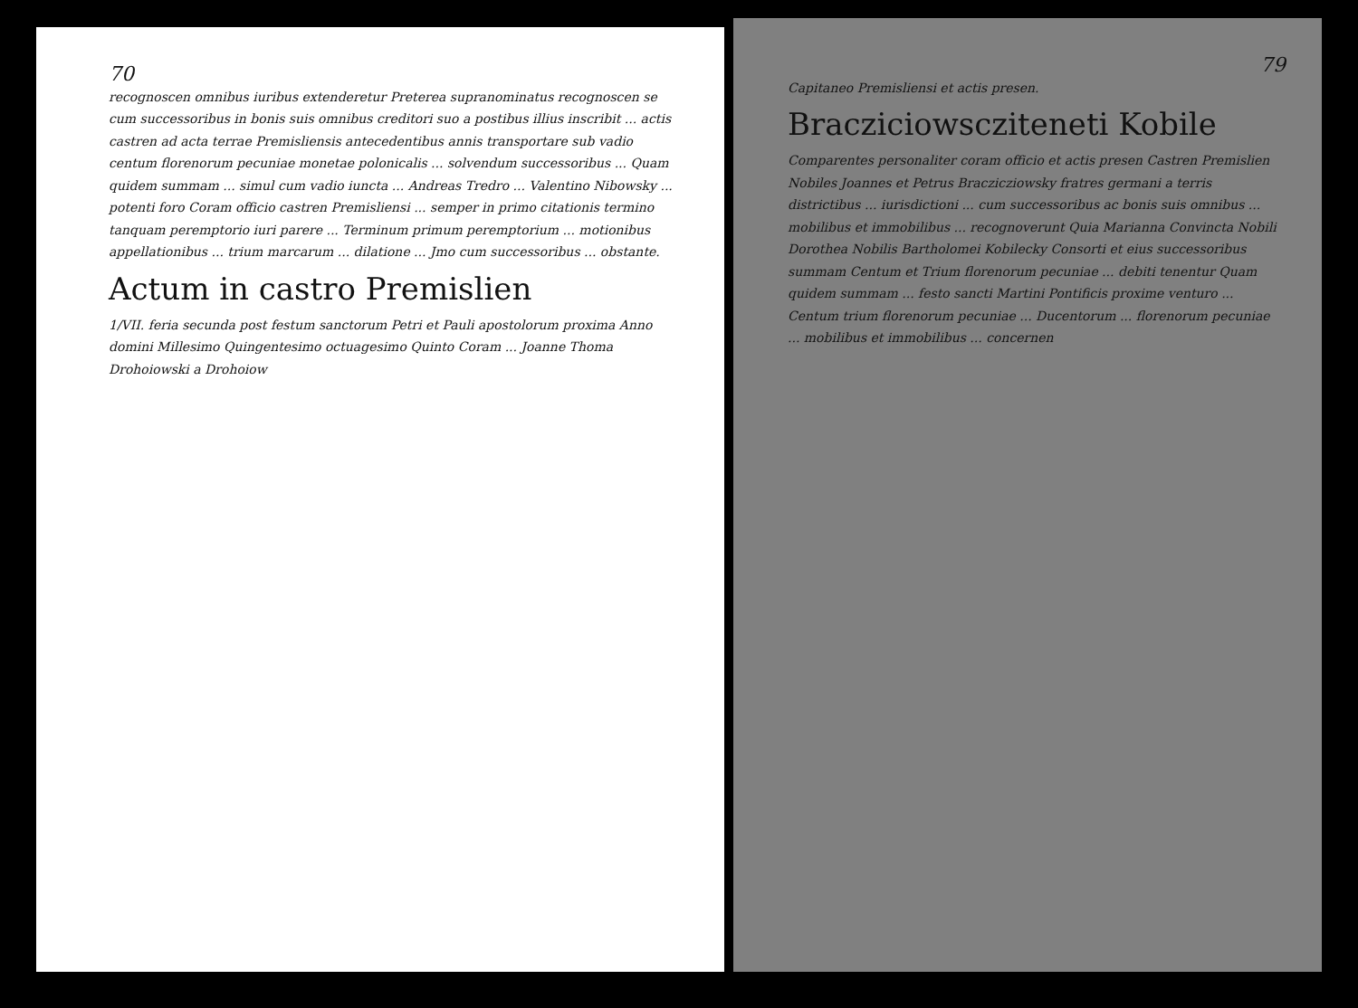70
recognoscen omnibus iuribus extenderetur Preterea supranominatus recognoscen se cum successoribus in bonis suis omnibus creditori suo a postibus illius inscribit ... actis castren ad acta terrae Premisliensis antecedentibus annis transportare sub vadio centum florenorum pecuniae monetae polonicalis ... solvendum successoribus ... Quam quidem summam ... simul cum vadio iuncta ... Andreas Tredro ... Valentino Nibowsky ... potenti foro Coram officio castren Premisliensi ... semper in primo citationis termino tanquam peremptorio iuri parere ... Terminum primum peremptorium ... motionibus appellationibus ... trium marcarum ... dilatione ... Jmo cum successoribus ... obstante.
Actum in castro Premislien
1/VII. feria secunda post festum sanctorum Petri et Pauli apostolorum proxima Anno domini Millesimo Quingentesimo octuagesimo Quinto Coram ... Joanne Thoma Drohoiowski a Drohoiow
79
Capitaneo Premisliensi et actis presen.
Bracziciowscziteneti Kobile
Comparentes personaliter coram officio et actis presen Castren Premislien Nobiles Joannes et Petrus Braczicziowsky fratres germani a terris districtibus ... iurisdictioni ... cum successoribus ac bonis suis omnibus ... mobilibus et immobilibus ... recognoverunt Quia Marianna Convincta Nobili Dorothea Nobilis Bartholomei Kobilecky Consorti et eius successoribus summam Centum et Trium florenorum pecuniae ... debiti tenentur Quam quidem summam ... festo sancti Martini Pontificis proxime venturo ... Centum trium florenorum pecuniae ... Ducentorum ... florenorum pecuniae ... mobilibus et immobilibus ... concernen